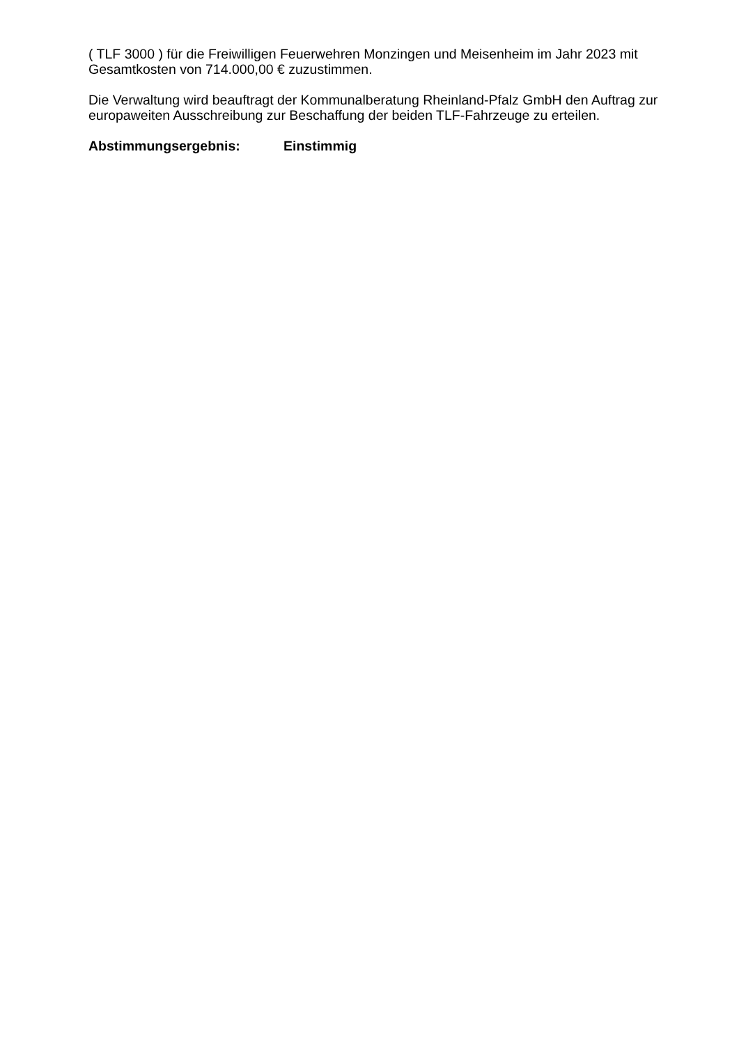( TLF 3000 ) für die Freiwilligen Feuerwehren Monzingen und Meisenheim im Jahr 2023 mit Gesamtkosten von 714.000,00 € zuzustimmen.
Die Verwaltung wird beauftragt der Kommunalberatung Rheinland-Pfalz GmbH den Auftrag zur europaweiten Ausschreibung zur Beschaffung der beiden TLF-Fahrzeuge zu erteilen.
Abstimmungsergebnis: Einstimmig